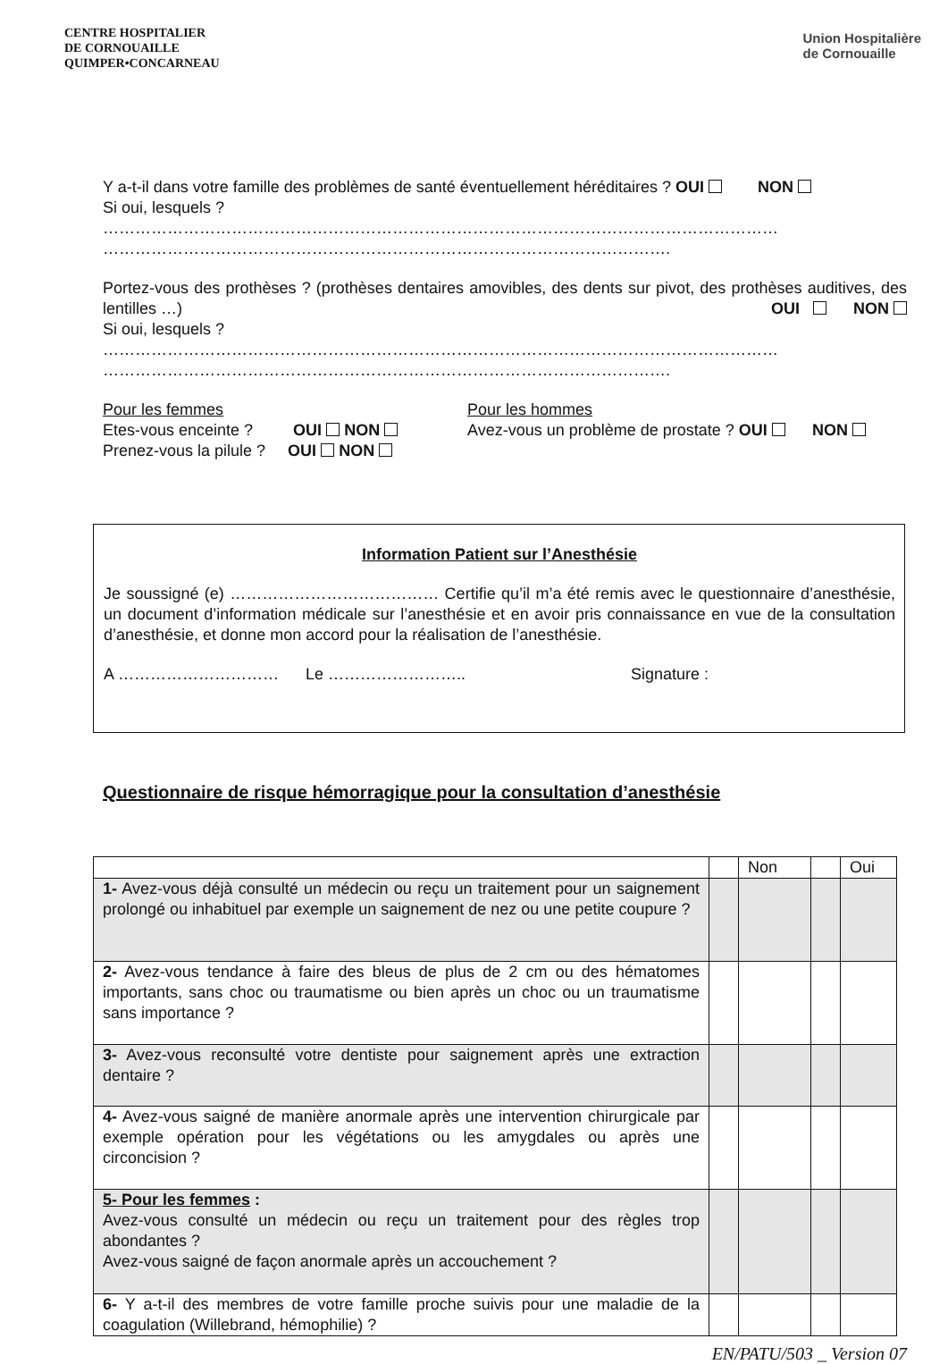CENTRE HOSPITALIER
DE CORNOUAILLE
QUIMPER•CONCARNEAU
Union Hospitalière
de Cornouaille
Y a-t-il dans votre famille des problèmes de santé éventuellement héréditaires ? OUI NON
Si oui, lesquels ?
………………………………………………………………………………………………………………
…………………………………………………………………………………………….
Portez-vous des prothèses ? (prothèses dentaires amovibles, des dents sur pivot, des prothèses auditives, des lentilles …) OUI NON
Si oui, lesquels ?
………………………………………………………………………………………………………………
…………………………………………………………………………………………….
Pour les femmes
Etes-vous enceinte ? OUI NON
Prenez-vous la pilule ? OUI NON
Pour les hommes
Avez-vous un problème de prostate ? OUI NON
Information Patient sur l’Anesthésie
Je soussigné (e) ………………………………… Certifie qu’il m’a été remis avec le questionnaire d’anesthésie, un document d’information médicale sur l’anesthésie et en avoir pris connaissance en vue de la consultation d’anesthésie, et donne mon accord pour la réalisation de l’anesthésie.
A ………………………… Le …………………….. Signature :
Questionnaire de risque hémorragique pour la consultation d’anesthésie
| | | Non | | Oui |
| 1- Avez-vous déjà consulté un médecin ou reçu un traitement pour un saignement prolongé ou inhabituel par exemple un saignement de nez ou une petite coupure ? | | | | |
| 2- Avez-vous tendance à faire des bleus de plus de 2 cm ou des hématomes importants, sans choc ou traumatisme ou bien après un choc ou un traumatisme sans importance ? | | | | |
| 3- Avez-vous reconsulté votre dentiste pour saignement après une extraction dentaire ? | | | | |
| 4- Avez-vous saigné de manière anormale après une intervention chirurgicale par exemple opération pour les végétations ou les amygdales ou après une circoncision ? | | | | |
| 5- Pour les femmes : Avez-vous consulté un médecin ou reçu un traitement pour des règles trop abondantes ? Avez-vous saigné de façon anormale après un accouchement ? | | | | |
| 6- Y a-t-il des membres de votre famille proche suivis pour une maladie de la coagulation (Willebrand, hémophilie) ? | | | | |
EN/PATU/503 _ Version 07